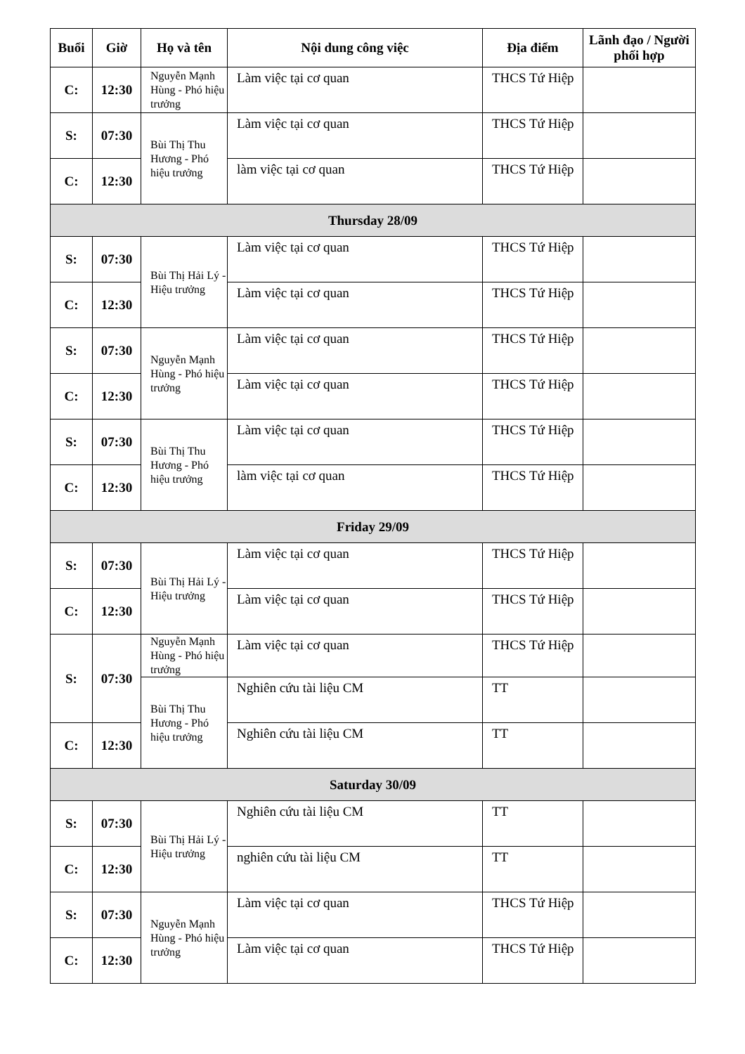| Buổi | Giờ | Họ và tên | Nội dung công việc | Địa điểm | Lãnh đạo / Người phối hợp |
| --- | --- | --- | --- | --- | --- |
| C: | 12:30 | Nguyễn Mạnh Hùng - Phó hiệu trưởng | Làm việc tại cơ quan | THCS Tứ Hiệp | |
| S: | 07:30 | Bùi Thị Thu Hương - Phó hiệu trưởng | Làm việc tại cơ quan | THCS Tứ Hiệp | |
| C: | 12:30 | | làm việc tại cơ quan | THCS Tứ Hiệp | |
| Thursday 28/09 | | | | | |
| S: | 07:30 | Bùi Thị Hải Lý - Hiệu trưởng | Làm việc tại cơ quan | THCS Tứ Hiệp | |
| C: | 12:30 | | Làm việc tại cơ quan | THCS Tứ Hiệp | |
| S: | 07:30 | Nguyễn Mạnh Hùng - Phó hiệu trưởng | Làm việc tại cơ quan | THCS Tứ Hiệp | |
| C: | 12:30 | | Làm việc tại cơ quan | THCS Tứ Hiệp | |
| S: | 07:30 | Bùi Thị Thu Hương - Phó hiệu trưởng | Làm việc tại cơ quan | THCS Tứ Hiệp | |
| C: | 12:30 | | làm việc tại cơ quan | THCS Tứ Hiệp | |
| Friday 29/09 | | | | | |
| S: | 07:30 | Bùi Thị Hải Lý - Hiệu trưởng | Làm việc tại cơ quan | THCS Tứ Hiệp | |
| C: | 12:30 | | Làm việc tại cơ quan | THCS Tứ Hiệp | |
| S: | 07:30 | Nguyễn Mạnh Hùng - Phó hiệu trưởng | Làm việc tại cơ quan | THCS Tứ Hiệp | |
| | | Bùi Thị Thu Hương - Phó hiệu trưởng | Nghiên cứu tài liệu CM | TT | |
| C: | 12:30 | | Nghiên cứu tài liệu CM | TT | |
| Saturday 30/09 | | | | | |
| S: | 07:30 | Bùi Thị Hải Lý - Hiệu trưởng | Nghiên cứu tài liệu CM | TT | |
| C: | 12:30 | | nghiên cứu tài liệu CM | TT | |
| S: | 07:30 | Nguyễn Mạnh Hùng - Phó hiệu trưởng | Làm việc tại cơ quan | THCS Tứ Hiệp | |
| C: | 12:30 | | Làm việc tại cơ quan | THCS Tứ Hiệp | |